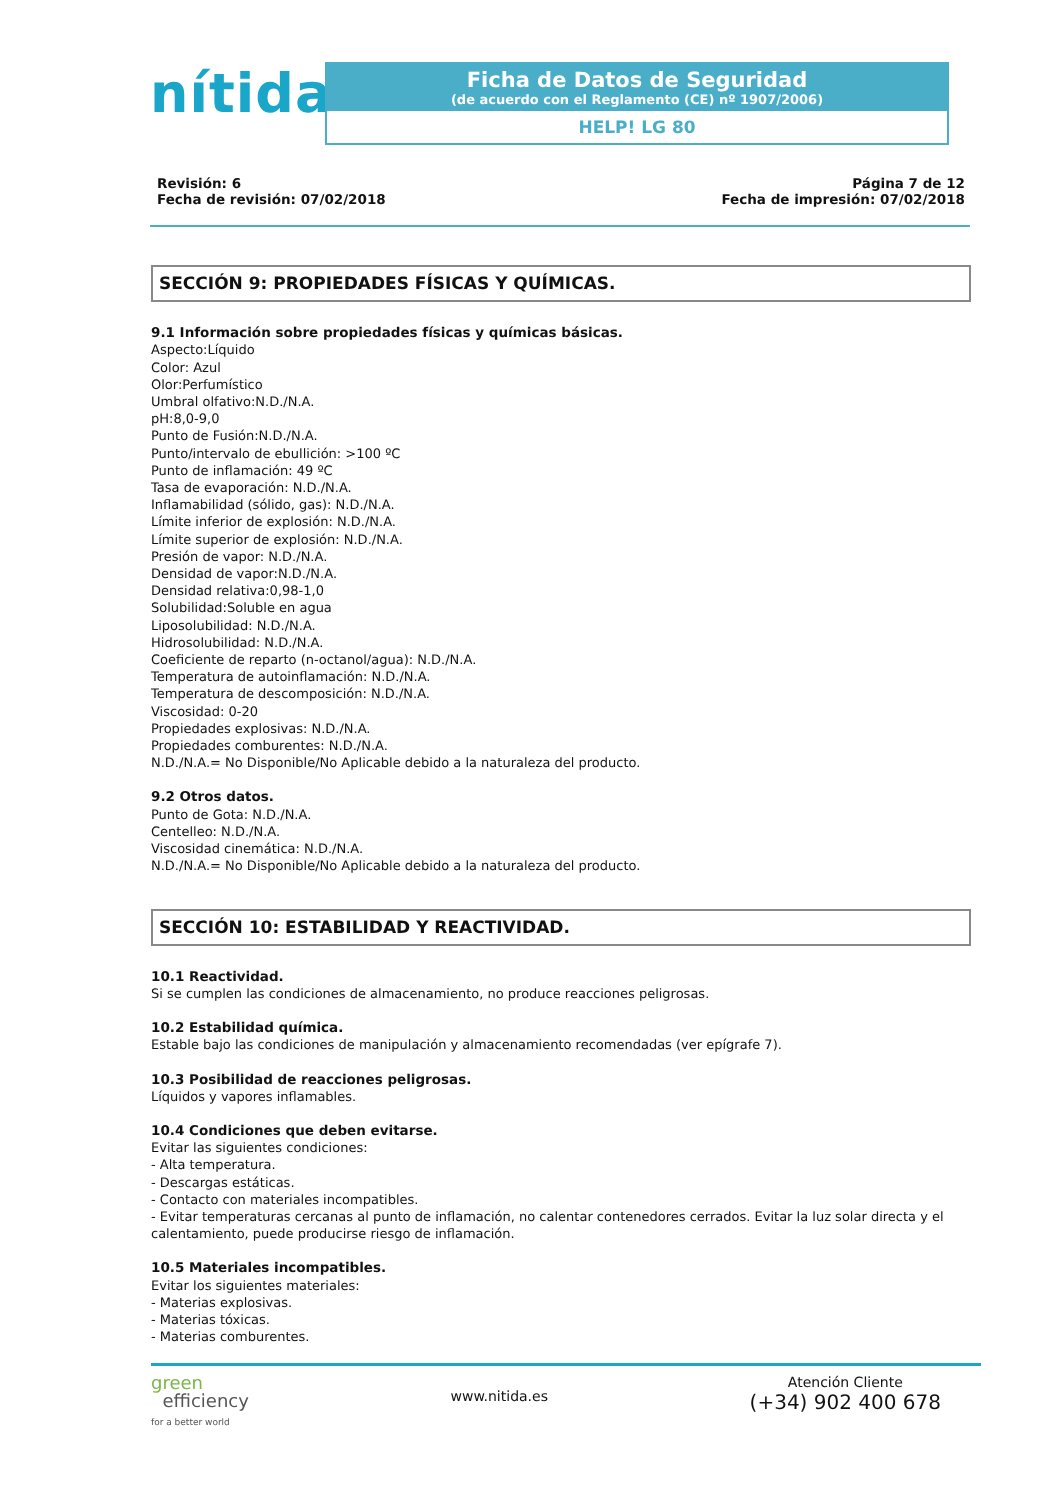nítida
Ficha de Datos de Seguridad
(de acuerdo con el Reglamento (CE) nº 1907/2006)
HELP! LG 80
Revisión: 6
Fecha de revisión: 07/02/2018
Página 7 de 12
Fecha de impresión: 07/02/2018
SECCIÓN 9: PROPIEDADES FÍSICAS Y QUÍMICAS.
9.1 Información sobre propiedades físicas y químicas básicas.
Aspecto:Líquido
Color: Azul
Olor:Perfumístico
Umbral olfativo:N.D./N.A.
pH:8,0-9,0
Punto de Fusión:N.D./N.A.
Punto/intervalo de ebullición: >100 ºC
Punto de inflamación: 49 ºC
Tasa de evaporación: N.D./N.A.
Inflamabilidad (sólido, gas): N.D./N.A.
Límite inferior de explosión: N.D./N.A.
Límite superior de explosión: N.D./N.A.
Presión de vapor: N.D./N.A.
Densidad de vapor:N.D./N.A.
Densidad relativa:0,98-1,0
Solubilidad:Soluble en agua
Liposolubilidad: N.D./N.A.
Hidrosolubilidad: N.D./N.A.
Coeficiente de reparto (n-octanol/agua): N.D./N.A.
Temperatura de autoinflamación: N.D./N.A.
Temperatura de descomposición: N.D./N.A.
Viscosidad: 0-20
Propiedades explosivas: N.D./N.A.
Propiedades comburentes: N.D./N.A.
N.D./N.A.= No Disponible/No Aplicable debido a la naturaleza del producto.
9.2 Otros datos.
Punto de Gota: N.D./N.A.
Centelleo: N.D./N.A.
Viscosidad cinemática: N.D./N.A.
N.D./N.A.= No Disponible/No Aplicable debido a la naturaleza del producto.
SECCIÓN 10: ESTABILIDAD Y REACTIVIDAD.
10.1 Reactividad.
Si se cumplen las condiciones de almacenamiento, no produce reacciones peligrosas.
10.2 Estabilidad química.
Estable bajo las condiciones de manipulación y almacenamiento recomendadas (ver epígrafe 7).
10.3 Posibilidad de reacciones peligrosas.
Líquidos y vapores inflamables.
10.4 Condiciones que deben evitarse.
Evitar las siguientes condiciones:
- Alta temperatura.
- Descargas estáticas.
- Contacto con materiales incompatibles.
- Evitar temperaturas cercanas al punto de inflamación, no calentar contenedores cerrados. Evitar la luz solar directa y el calentamiento, puede producirse riesgo de inflamación.
10.5 Materiales incompatibles.
Evitar los siguientes materiales:
- Materias explosivas.
- Materias tóxicas.
- Materias comburentes.
green
efficiency
for a better world
www.nitida.es
Atención Cliente
(+34) 902 400 678